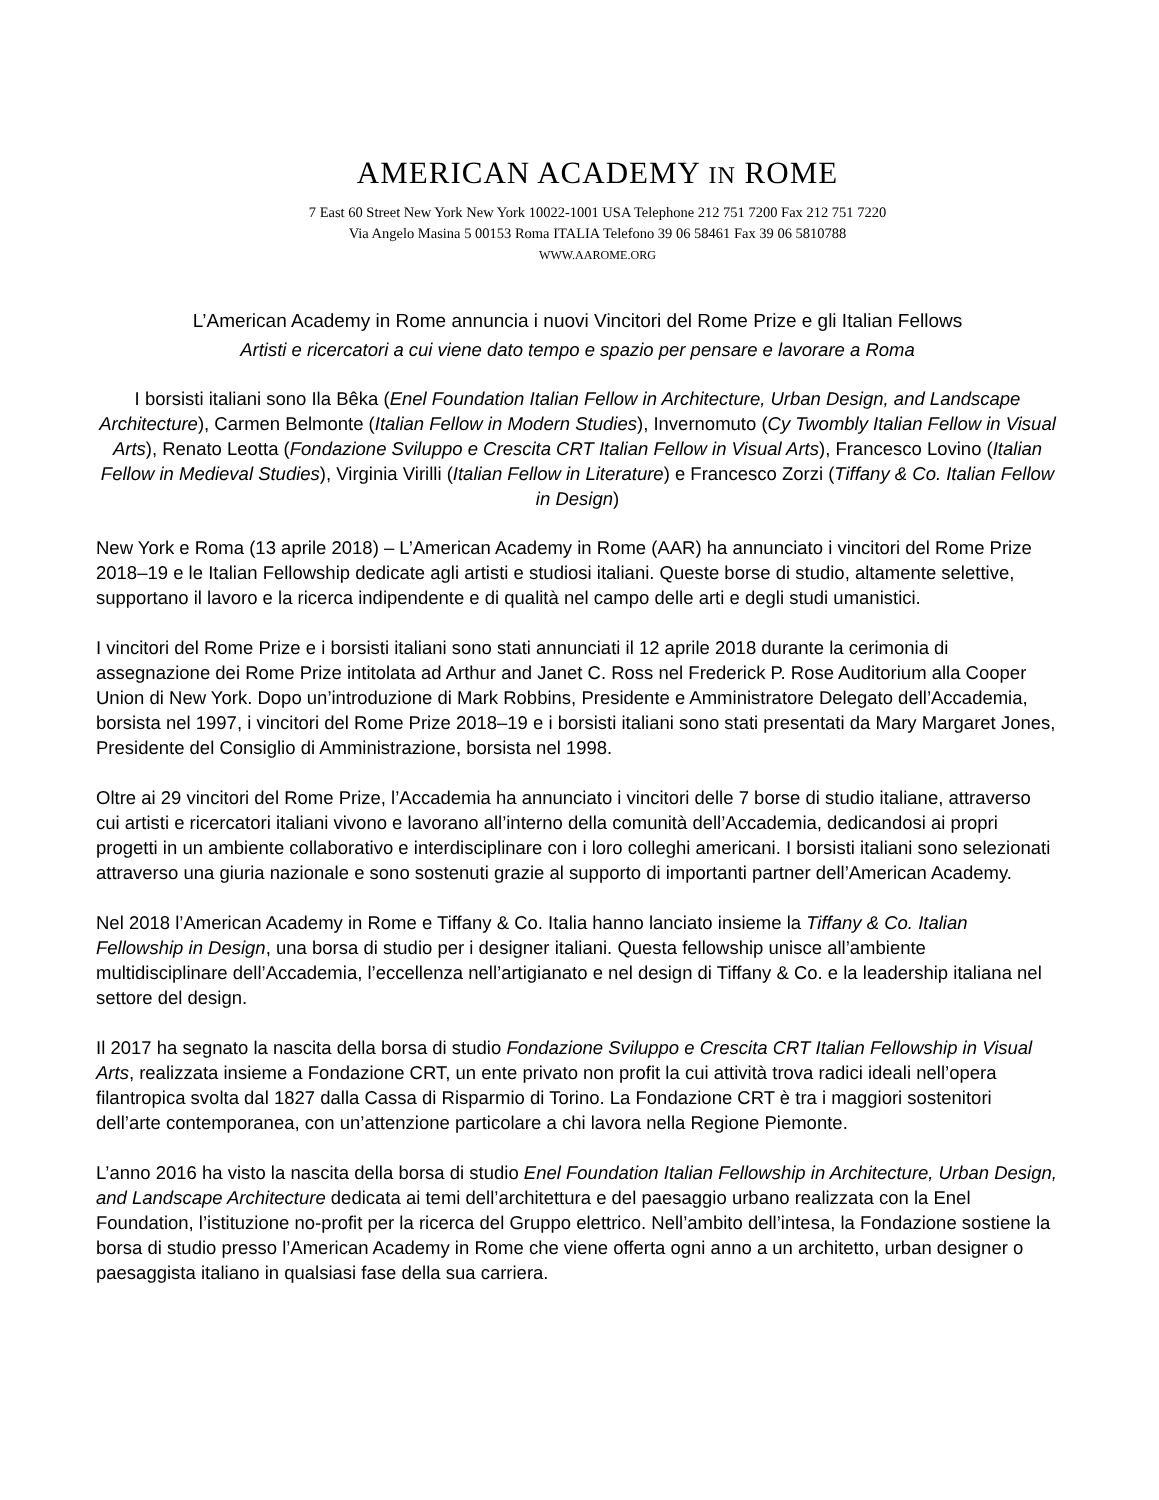AMERICAN ACADEMY IN ROME
7 East 60 Street New York New York 10022-1001 USA Telephone 212 751 7200 Fax 212 751 7220
Via Angelo Masina 5 00153 Roma ITALIA Telefono 39 06 58461 Fax 39 06 5810788
WWW.AAROME.ORG
L’American Academy in Rome annuncia i nuovi Vincitori del Rome Prize e gli Italian Fellows
Artisti e ricercatori a cui viene dato tempo e spazio per pensare e lavorare a Roma
I borsisti italiani sono Ila Bêka (Enel Foundation Italian Fellow in Architecture, Urban Design, and Landscape Architecture), Carmen Belmonte (Italian Fellow in Modern Studies), Invernomuto (Cy Twombly Italian Fellow in Visual Arts), Renato Leotta (Fondazione Sviluppo e Crescita CRT Italian Fellow in Visual Arts), Francesco Lovino (Italian Fellow in Medieval Studies), Virginia Virilli (Italian Fellow in Literature) e Francesco Zorzi (Tiffany & Co. Italian Fellow in Design)
New York e Roma (13 aprile 2018) – L’American Academy in Rome (AAR) ha annunciato i vincitori del Rome Prize 2018–19 e le Italian Fellowship dedicate agli artisti e studiosi italiani. Queste borse di studio, altamente selettive, supportano il lavoro e la ricerca indipendente e di qualità nel campo delle arti e degli studi umanistici.
I vincitori del Rome Prize e i borsisti italiani sono stati annunciati il 12 aprile 2018 durante la cerimonia di assegnazione dei Rome Prize intitolata ad Arthur and Janet C. Ross nel Frederick P. Rose Auditorium alla Cooper Union di New York. Dopo un’introduzione di Mark Robbins, Presidente e Amministratore Delegato dell’Accademia, borsista nel 1997, i vincitori del Rome Prize 2018–19 e i borsisti italiani sono stati presentati da Mary Margaret Jones, Presidente del Consiglio di Amministrazione, borsista nel 1998.
Oltre ai 29 vincitori del Rome Prize, l’Accademia ha annunciato i vincitori delle 7 borse di studio italiane, attraverso cui artisti e ricercatori italiani vivono e lavorano all’interno della comunità dell’Accademia, dedicandosi ai propri progetti in un ambiente collaborativo e interdisciplinare con i loro colleghi americani. I borsisti italiani sono selezionati attraverso una giuria nazionale e sono sostenuti grazie al supporto di importanti partner dell’American Academy.
Nel 2018 l’American Academy in Rome e Tiffany & Co. Italia hanno lanciato insieme la Tiffany & Co. Italian Fellowship in Design, una borsa di studio per i designer italiani. Questa fellowship unisce all’ambiente multidisciplinare dell’Accademia, l’eccellenza nell’artigianato e nel design di Tiffany & Co. e la leadership italiana nel settore del design.
Il 2017 ha segnato la nascita della borsa di studio Fondazione Sviluppo e Crescita CRT Italian Fellowship in Visual Arts, realizzata insieme a Fondazione CRT, un ente privato non profit la cui attività trova radici ideali nell’opera filantropica svolta dal 1827 dalla Cassa di Risparmio di Torino. La Fondazione CRT è tra i maggiori sostenitori dell’arte contemporanea, con un’attenzione particolare a chi lavora nella Regione Piemonte.
L’anno 2016 ha visto la nascita della borsa di studio Enel Foundation Italian Fellowship in Architecture, Urban Design, and Landscape Architecture dedicata ai temi dell’architettura e del paesaggio urbano realizzata con la Enel Foundation, l’istituzione no-profit per la ricerca del Gruppo elettrico. Nell’ambito dell’intesa, la Fondazione sostiene la borsa di studio presso l’American Academy in Rome che viene offerta ogni anno a un architetto, urban designer o paesaggista italiano in qualsiasi fase della sua carriera.